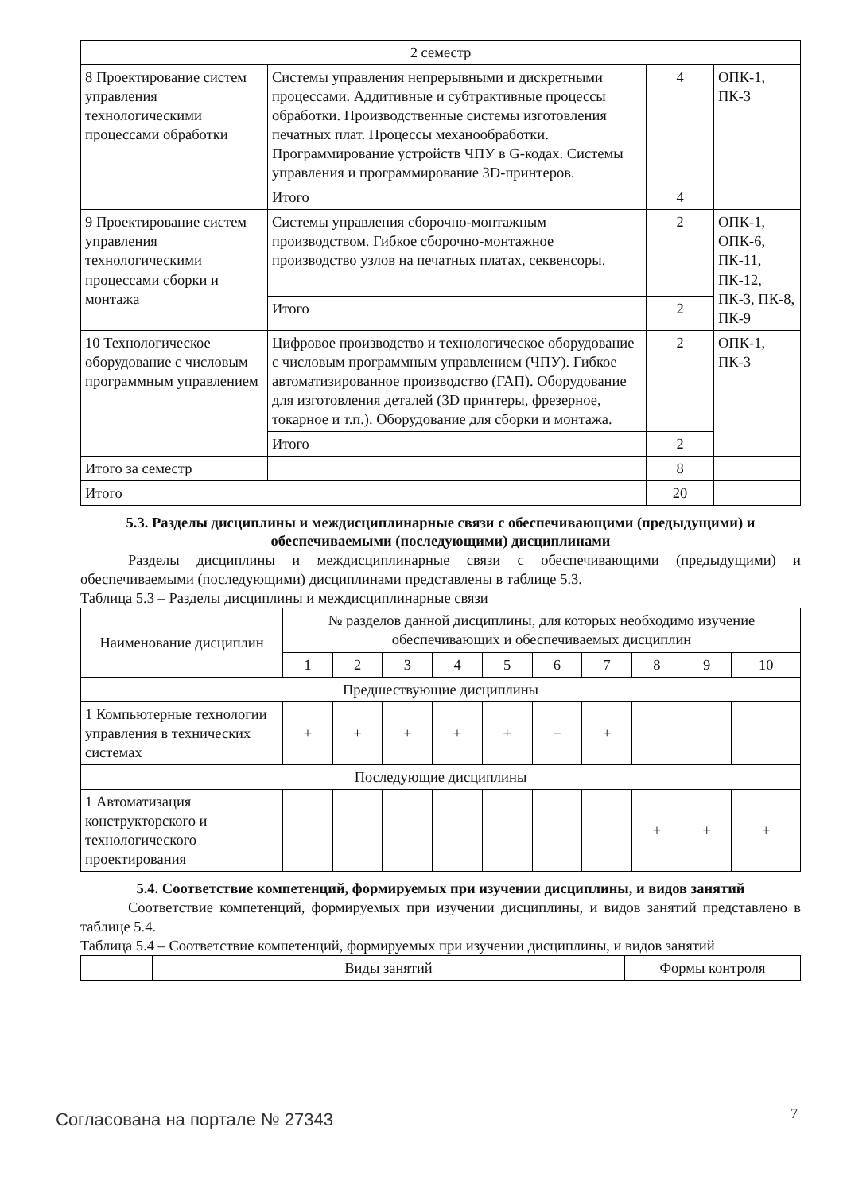| 2 семестр | | | |
| 8 Проектирование систем управления технологическими процессами обработки | Системы управления непрерывными и дискретными процессами. Аддитивные и субтрактивные процессы обработки. Производственные системы изготовления печатных плат. Процессы механообработки. Программирование устройств ЧПУ в G-кодах. Системы управления и программирование 3D-принтеров. | 4 | ОПК-1, ПК-3 |
| | Итого | 4 | |
| 9 Проектирование систем управления технологическими процессами сборки и монтажа | Системы управления сборочно-монтажным производством. Гибкое сборочно-монтажное производство узлов на печатных платах, секвенсоры. | 2 | ОПК-1, ОПК-6, ПК-11, ПК-12, ПК-3, ПК-8, ПК-9 |
| | Итого | 2 | |
| 10 Технологическое оборудование с числовым программным управлением | Цифровое производство и технологическое оборудование с числовым программным управлением (ЧПУ). Гибкое автоматизированное производство (ГАП). Оборудование для изготовления деталей (3D принтеры, фрезерное, токарное и т.п.). Оборудование для сборки и монтажа. | 2 | ОПК-1, ПК-3 |
| | Итого | 2 | |
| Итого за семестр | | 8 | |
| Итого | | 20 | |
5.3. Разделы дисциплины и междисциплинарные связи с обеспечивающими (предыдущими) и обеспечиваемыми (последующими) дисциплинами
Разделы дисциплины и междисциплинарные связи с обеспечивающими (предыдущими) и обеспечиваемыми (последующими) дисциплинами представлены в таблице 5.3.
Таблица 5.3 – Разделы дисциплины и междисциплинарные связи
| Наименование дисциплин | № разделов данной дисциплины, для которых необходимо изучение обеспечивающих и обеспечиваемых дисциплин | | | | | | | | | |
| --- | --- | --- | --- | --- | --- | --- | --- | --- | --- | --- |
| | 1 | 2 | 3 | 4 | 5 | 6 | 7 | 8 | 9 | 10 |
| Предшествующие дисциплины | | | | | | | | | | |
| 1 Компьютерные технологии управления в технических системах | + | + | + | + | + | + | + | | | |
| Последующие дисциплины | | | | | | | | | | |
| 1 Автоматизация конструкторского и технологического проектирования | | | | | | | | + | + | + |
5.4. Соответствие компетенций, формируемых при изучении дисциплины, и видов занятий
Соответствие компетенций, формируемых при изучении дисциплины, и видов занятий представлено в таблице 5.4.
Таблица 5.4 – Соответствие компетенций, формируемых при изучении дисциплины, и видов занятий
| | Виды занятий | Формы контроля |
| --- | --- | --- |
Согласована на портале № 27343 7